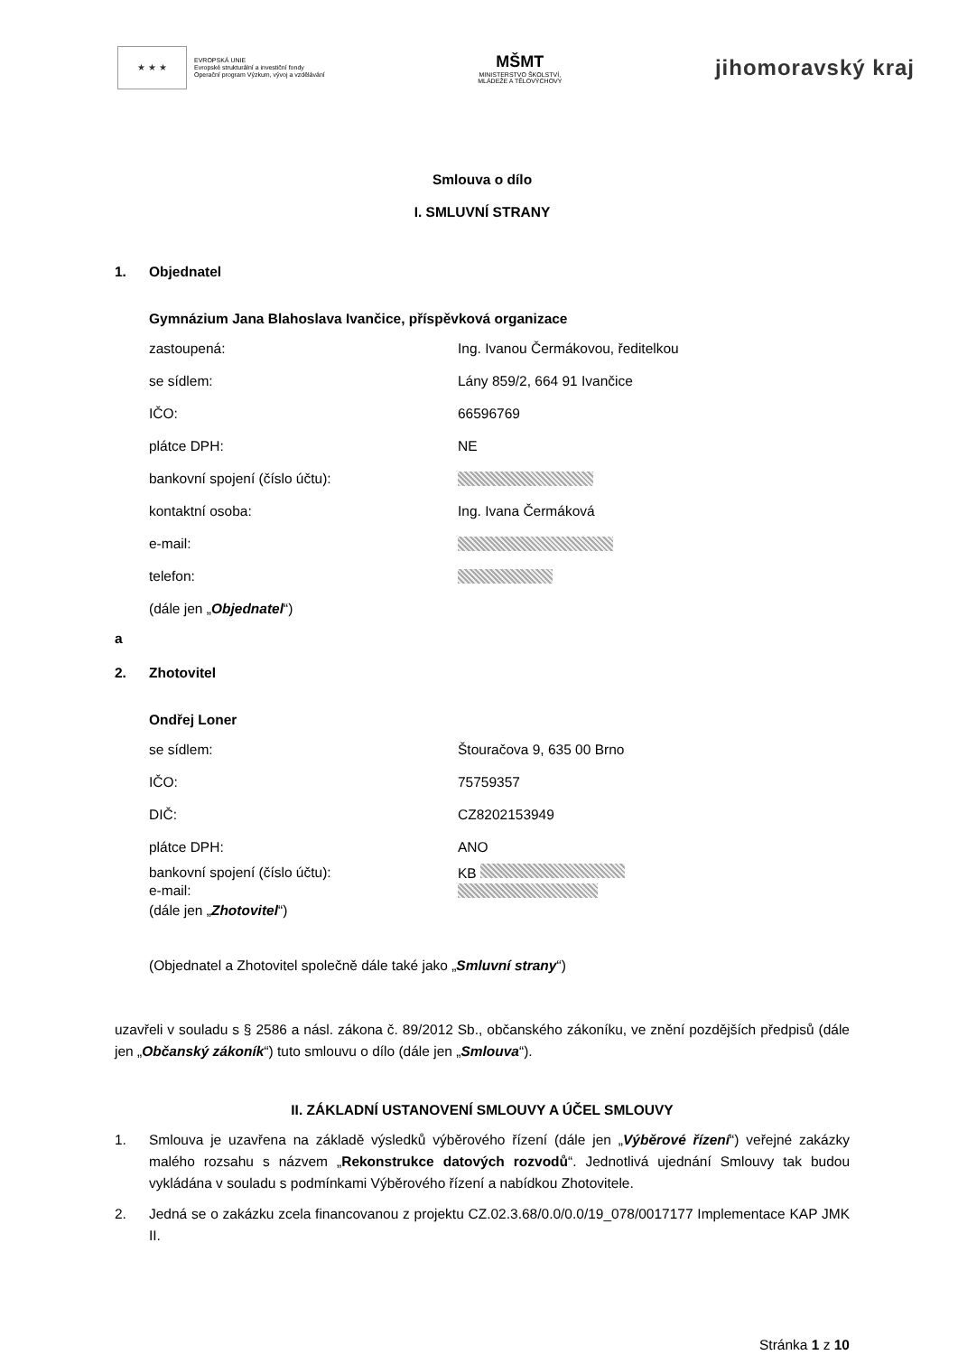★ ★ ★
EVROPSKÁ UNIE
Evropské strukturální a investiční fondy
Operační program Výzkum, vývoj a vzdělávání
MŠMT
MINISTERSTVO ŠKOLSTVÍ,
MLÁDEŽE A TĚLOVÝCHOVY
jihomoravský kraj
Smlouva o dílo
I. SMLUVNÍ STRANY
1. Objednatel
Gymnázium Jana Blahoslava Ivančice, příspěvková organizace
zastoupená: Ing. Ivanou Čermákovou, ředitelkou
se sídlem: Lány 859/2, 664 91 Ivančice
IČO: 66596769
plátce DPH: NE
bankovní spojení (číslo účtu):
kontaktní osoba: Ing. Ivana Čermáková
e-mail:
telefon:
(dále jen „Objednatel“)
a
2. Zhotovitel
Ondřej Loner
se sídlem: Štouračova 9, 635 00 Brno
IČO: 75759357
DIČ: CZ8202153949
plátce DPH: ANO
bankovní spojení (číslo účtu): KB
e-mail:
(dále jen „Zhotovitel“)
(Objednatel a Zhotovitel společně dále také jako „Smluvní strany“)
uzavřeli v souladu s § 2586 a násl. zákona č. 89/2012 Sb., občanského zákoníku, ve znění pozdějších předpisů (dále jen „Občanský zákoník“) tuto smlouvu o dílo (dále jen „Smlouva“).
II. ZÁKLADNÍ USTANOVENÍ SMLOUVY A ÚČEL SMLOUVY
1. Smlouva je uzavřena na základě výsledků výběrového řízení (dále jen „Výběrové řízení“) veřejné zakázky malého rozsahu s názvem „Rekonstrukce datových rozvodů“. Jednotlivá ujednání Smlouvy tak budou vykládána v souladu s podmínkami Výběrového řízení a nabídkou Zhotovitele.
2. Jedná se o zakázku zcela financovanou z projektu CZ.02.3.68/0.0/0.0/19_078/0017177 Implementace KAP JMK II.
Stránka 1 z 10